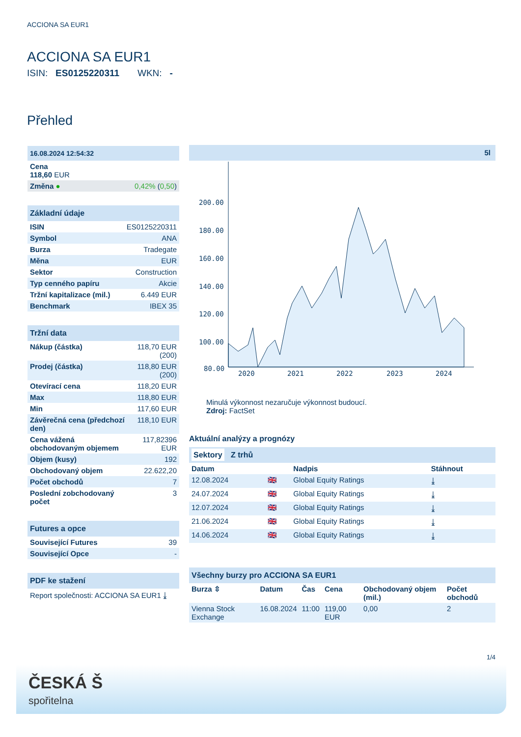ACCIONA SA EUR1
ACCIONA SA EUR1
ISIN: ES0125220311 WKN: -
Přehled
| 16.08.2024 12:54:32 | |
| Cena 118,60 EUR | |
| Změna ● | 0,42% ( 0,50 ) |
| Základní údaje | |
| ISIN | ES0125220311 |
| Symbol | ANA |
| Burza | Tradegate |
| Měna | EUR |
| Sektor | Construction |
| Typ cenného papíru | Akcie |
| Tržní kapitalizace (mil.) | 6.449 EUR |
| Benchmark | IBEX 35 |
| Tržní data | |
| Nákup (částka) | 118,70 EUR (200) |
| Prodej (částka) | 118,80 EUR (200) |
| Otevírací cena | 118,20 EUR |
| Max | 118,80 EUR |
| Min | 117,60 EUR |
| Závěrečná cena (předchozí den) | 118,10 EUR |
| Cena vážená obchodovaným objemem | 117,82396 EUR |
| Objem (kusy) | 192 |
| Obchodovaný objem | 22.622,20 |
| Počet obchodů | 7 |
| Poslední zobchodovaný počet | 3 |
| Futures a opce | |
| Související Futures | 39 |
| Související Opce | - |
| PDF ke stažení |
| Report společnosti: ACCIONA SA EUR1 ⤓ |
5l
200.00
180.00
160.00
140.00
120.00
100.00
80.00
2020
2021
2022
2023
2024
Minulá výkonnost nezaručuje výkonnost budoucí.
Zdroj: FactSet
Aktuální analýzy a prognózy
| Sektory Z trhů | | | |
| Datum | | Nadpis | Stáhnout |
| 12.08.2024 | 🇬🇧 | Global Equity Ratings | ⤓ |
| 24.07.2024 | 🇬🇧 | Global Equity Ratings | ⤓ |
| 12.07.2024 | 🇬🇧 | Global Equity Ratings | ⤓ |
| 21.06.2024 | 🇬🇧 | Global Equity Ratings | ⤓ |
| 14.06.2024 | 🇬🇧 | Global Equity Ratings | ⤓ |
| Všechny burzy pro ACCIONA SA EUR1 | | | | | |
| Burza ⇳ | Datum | Čas | Cena | Obchodovaný objem (mil.) | Počet obchodů |
| Vienna Stock Exchange | 16.08.2024 | 11:00 | 119,00 EUR | 0,00 | 2 |
1/4
ČESKÁ Š
spořitelna